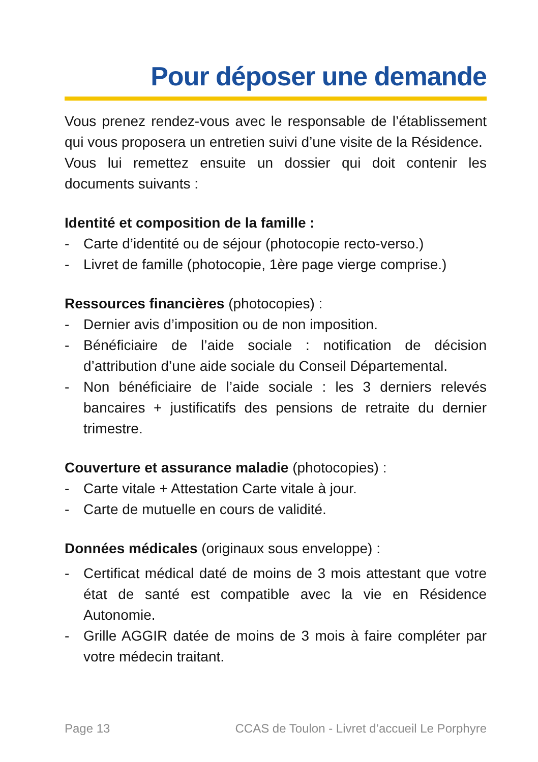Pour déposer une demande
Vous prenez rendez-vous avec le responsable de l’établissement qui vous proposera un entretien suivi d’une visite de la Résidence.
Vous lui remettez ensuite un dossier qui doit contenir les documents suivants :
Identité et composition de la famille :
- Carte d’identité ou de séjour (photocopie recto-verso.)
- Livret de famille (photocopie, 1ère page vierge comprise.)
Ressources financières (photocopies) :
- Dernier avis d’imposition ou de non imposition.
- Bénéficiaire de l’aide sociale : notification de décision d’attribution d’une aide sociale du Conseil Départemental.
- Non bénéficiaire de l’aide sociale : les 3 derniers relevés bancaires + justificatifs des pensions de retraite du dernier trimestre.
Couverture et assurance maladie (photocopies) :
- Carte vitale + Attestation Carte vitale à jour.
- Carte de mutuelle en cours de validité.
Données médicales (originaux sous enveloppe) :
- Certificat médical daté de moins de 3 mois attestant que votre état de santé est compatible avec la vie en Résidence Autonomie.
- Grille AGGIR datée de moins de 3 mois à faire compléter par votre médecin traitant.
Page 13 CCAS de Toulon - Livret d’accueil Le Porphyre